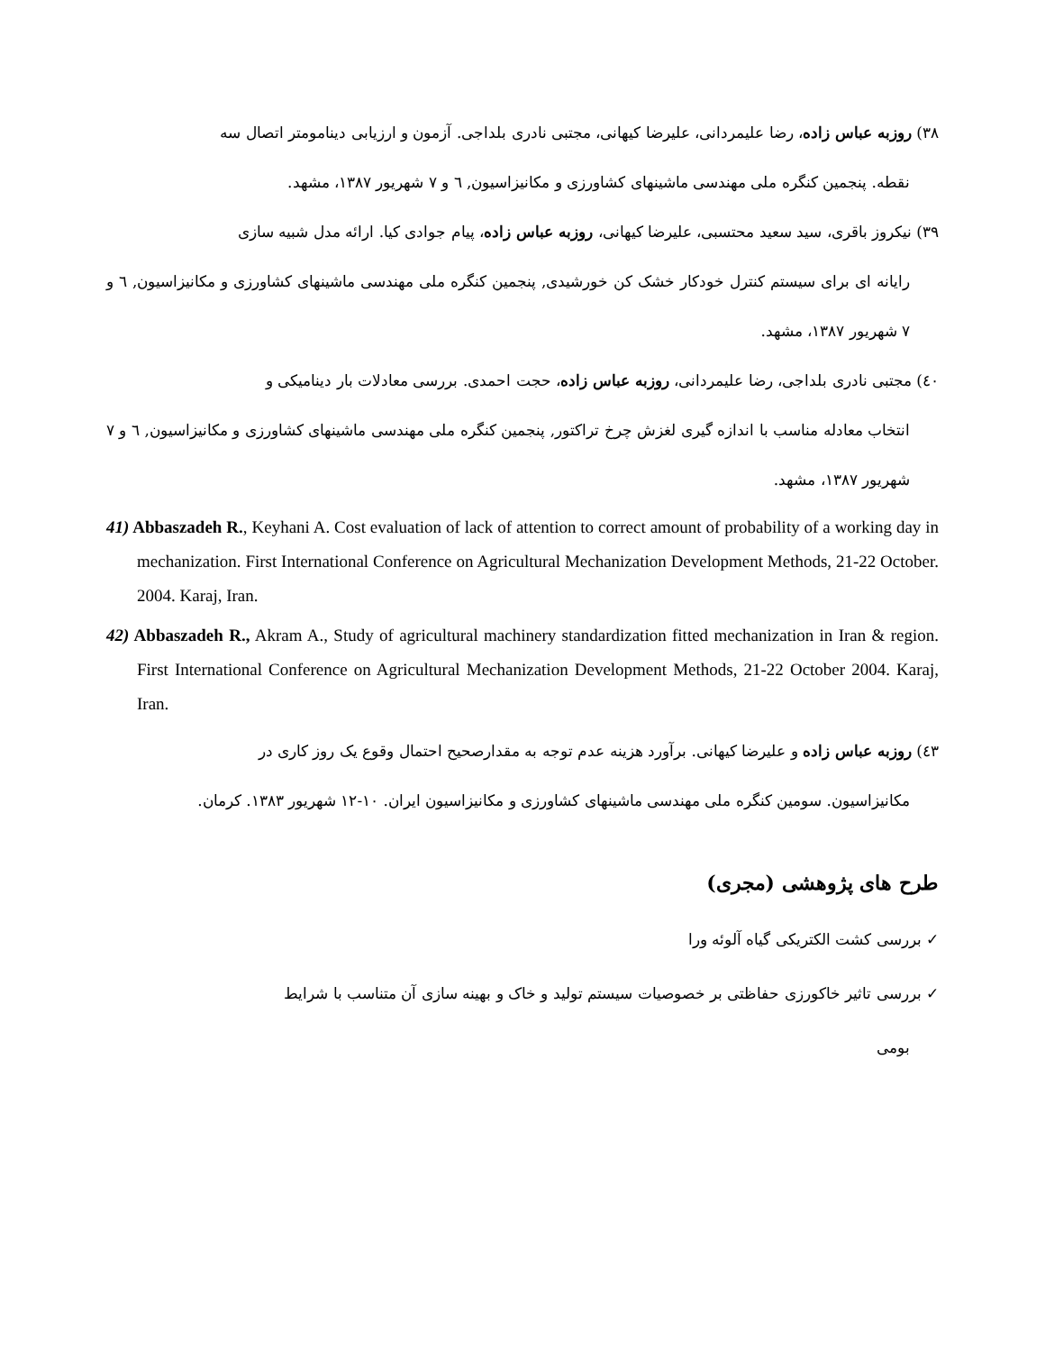۳۸) روزبه عباس زاده، رضا علیمردانی، علیرضا کیهانی، مجتبی نادری بلداجی. آزمون و ارزیابی دینامومتر اتصال سه
نقطه. پنجمین کنگره ملی مهندسی ماشینهای کشاورزی و مکانیزاسیون, ٦ و ۷ شهریور ۱۳۸۷، مشهد.
۳۹) نیکروز باقری، سید سعید محتسبی، علیرضا کیهانی، روزبه عباس زاده، پیام جوادی کیا. ارائه مدل شبیه سازی
رایانه ای برای سیستم کنترل خودکار خشک کن خورشیدی, پنجمین کنگره ملی مهندسی ماشینهای کشاورزی و مکانیزاسیون, ٦ و ۷ شهریور ۱۳۸۷، مشهد.
٤۰) مجتبی نادری بلداجی، رضا علیمردانی، روزبه عباس زاده، حجت احمدی. بررسی معادلات بار دینامیکی و
انتخاب معادله مناسب با اندازه گیری لغزش چرخ تراکتور, پنجمین کنگره ملی مهندسی ماشینهای کشاورزی و مکانیزاسیون, ٦ و ۷ شهریور ۱۳۸۷، مشهد.
41) Abbaszadeh R., Keyhani A. Cost evaluation of lack of attention to correct amount of probability of a working day in mechanization. First International Conference on Agricultural Mechanization Development Methods, 21-22 October. 2004. Karaj, Iran.
42) Abbaszadeh R., Akram A., Study of agricultural machinery standardization fitted mechanization in Iran & region. First International Conference on Agricultural Mechanization Development Methods, 21-22 October 2004. Karaj, Iran.
٤۳) روزبه عباس زاده و علیرضا کیهانی. برآورد هزینه عدم توجه به مقدارصحیح احتمال وقوع یک روز کاری در
مکانیزاسیون. سومین کنگره ملی مهندسی ماشینهای کشاورزی و مکانیزاسیون ایران. ۱۰-۱۲ شهریور ۱۳۸۳. کرمان.
طرح های پژوهشی (مجری)
✓ بررسی کشت الکتریکی گیاه آلوئه ورا
✓ بررسی تاثیر خاکورزی حفاظتی بر خصوصیات سیستم تولید و خاک و بهینه سازی آن متناسب با شرایط
بومی